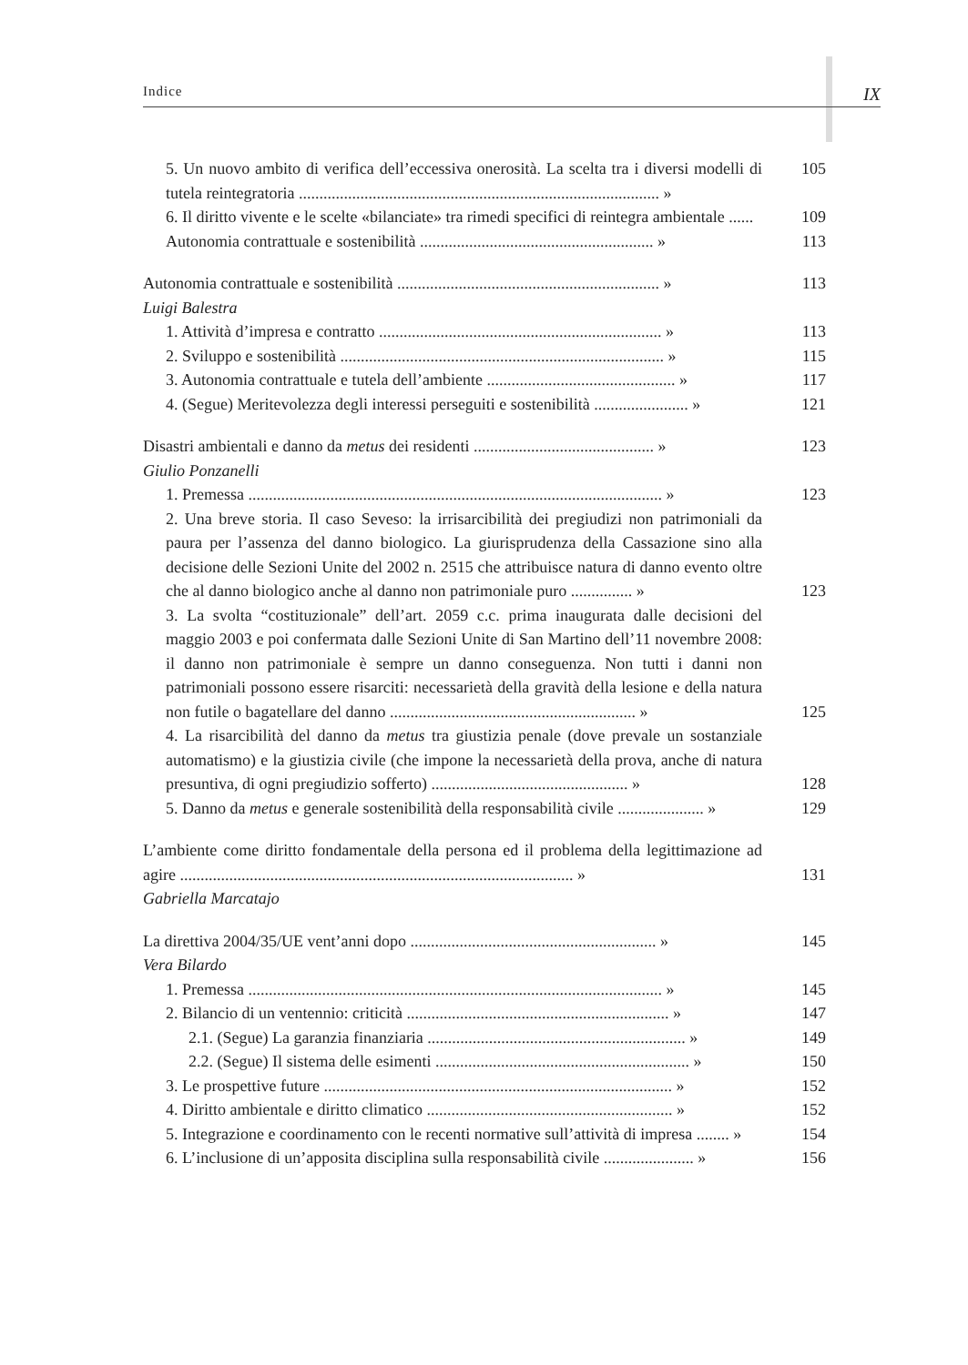Indice IX
5. Un nuovo ambito di verifica dell’eccessiva onerosità. La scelta tra i diversi modelli di tutela reintegratoria ........................................................................................ » 105
6. Il diritto vivente e le scelte «bilanciate» tra rimedi specifici di reintegra ambientale ...... 109
Autonomia contrattuale e sostenibilità ......................................................... » 113
Autonomia contrattuale e sostenibilità ................................................................ » 113
Luigi Balestra
1. Attività d’impresa e contratto ..................................................................... » 113
2. Sviluppo e sostenibilità ............................................................................... » 115
3. Autonomia contrattuale e tutela dell’ambiente .............................................. » 117
4. (Segue) Meritevolezza degli interessi perseguiti e sostenibilità ....................... » 121
Disastri ambientali e danno da metus dei residenti ............................................ » 123
Giulio Ponzanelli
1. Premessa ..................................................................................................... » 123
2. Una breve storia. Il caso Seveso: la irrisarcibilità dei pregiudizi non patrimoniali da paura per l’assenza del danno biologico. La giurisprudenza della Cassazione sino alla decisione delle Sezioni Unite del 2002 n. 2515 che attribuisce natura di danno evento oltre che al danno biologico anche al danno non patrimoniale puro ............... » 123
3. La svolta “costituzionale” dell’art. 2059 c.c. prima inaugurata dalle decisioni del maggio 2003 e poi confermata dalle Sezioni Unite di San Martino dell’11 novembre 2008: il danno non patrimoniale è sempre un danno conseguenza. Non tutti i danni non patrimoniali possono essere risarciti: necessarietà della gravità della lesione e della natura non futile o bagatellare del danno ............................................................ » 125
4. La risarcibilità del danno da metus tra giustizia penale (dove prevale un sostanziale automatismo) e la giustizia civile (che impone la necessarietà della prova, anche di natura presuntiva, di ogni pregiudizio sofferto) ................................................ » 128
5. Danno da metus e generale sostenibilità della responsabilità civile ..................... » 129
L’ambiente come diritto fondamentale della persona ed il problema della legittimazione ad agire ................................................................................................ » 131
Gabriella Marcatajo
La direttiva 2004/35/UE vent’anni dopo ............................................................ » 145
Vera Bilardo
1. Premessa ..................................................................................................... » 145
2. Bilancio di un ventennio: criticità ................................................................ » 147
2.1. (Segue) La garanzia finanziaria ............................................................... » 149
2.2. (Segue) Il sistema delle esimenti .............................................................. » 150
3. Le prospettive future ..................................................................................... » 152
4. Diritto ambientale e diritto climatico ............................................................ » 152
5. Integrazione e coordinamento con le recenti normative sull’attività di impresa ........ » 154
6. L’inclusione di un’apposita disciplina sulla responsabilità civile ...................... » 156